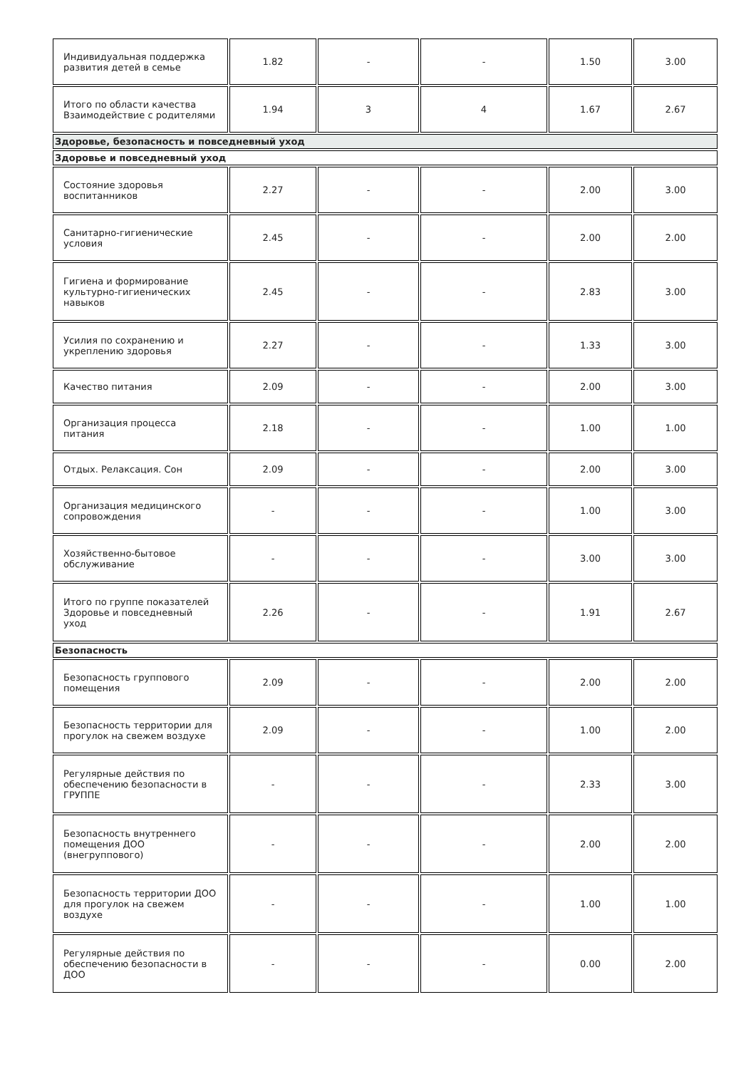| Индивидуальная поддержка развития детей в семье | 1.82 | - | - | 1.50 | 3.00 |
| Итого по области качества Взаимодействие с родителями | 1.94 | 3 | 4 | 1.67 | 2.67 |
| Здоровье, безопасность и повседневный уход | | | | | |
| Здоровье и повседневный уход | | | | | |
| Состояние здоровья воспитанников | 2.27 | - | - | 2.00 | 3.00 |
| Санитарно-гигиенические условия | 2.45 | - | - | 2.00 | 2.00 |
| Гигиена и формирование культурно-гигиенических навыков | 2.45 | - | - | 2.83 | 3.00 |
| Усилия по сохранению и укреплению здоровья | 2.27 | - | - | 1.33 | 3.00 |
| Качество питания | 2.09 | - | - | 2.00 | 3.00 |
| Организация процесса питания | 2.18 | - | - | 1.00 | 1.00 |
| Отдых. Релаксация. Сон | 2.09 | - | - | 2.00 | 3.00 |
| Организация медицинского сопровождения | - | - | - | 1.00 | 3.00 |
| Хозяйственно-бытовое обслуживание | - | - | - | 3.00 | 3.00 |
| Итого по группе показателей Здоровье и повседневный уход | 2.26 | - | - | 1.91 | 2.67 |
| Безопасность | | | | | |
| Безопасность группового помещения | 2.09 | - | - | 2.00 | 2.00 |
| Безопасность территории для прогулок на свежем воздухе | 2.09 | - | - | 1.00 | 2.00 |
| Регулярные действия по обеспечению безопасности в ГРУППЕ | - | - | - | 2.33 | 3.00 |
| Безопасность внутреннего помещения ДОО (внегруппового) | - | - | - | 2.00 | 2.00 |
| Безопасность территории ДОО для прогулок на свежем воздухе | - | - | - | 1.00 | 1.00 |
| Регулярные действия по обеспечению безопасности в ДОО | - | - | - | 0.00 | 2.00 |